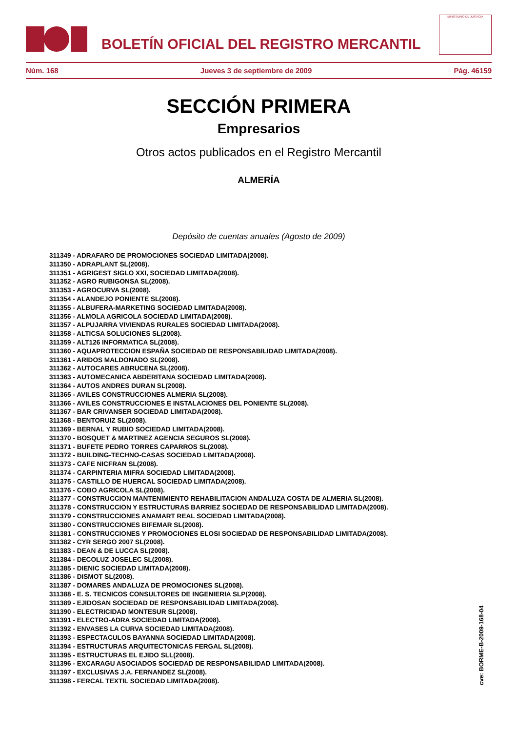BOLETÍN OFICIAL DEL REGISTRO MERCANTIL
MINISTERIO DE JUSTICIA
Núm. 168 Jueves 3 de septiembre de 2009 Pág. 46159
SECCIÓN PRIMERA
Empresarios
Otros actos publicados en el Registro Mercantil
ALMERÍA
Depósito de cuentas anuales (Agosto de 2009)
311349 - ADRAFARO DE PROMOCIONES SOCIEDAD LIMITADA(2008).
311350 - ADRAPLANT SL(2008).
311351 - AGRIGEST SIGLO XXI, SOCIEDAD LIMITADA(2008).
311352 - AGRO RUBIGONSA SL(2008).
311353 - AGROCURVA SL(2008).
311354 - ALANDEJO PONIENTE SL(2008).
311355 - ALBUFERA-MARKETING SOCIEDAD LIMITADA(2008).
311356 - ALMOLA AGRICOLA SOCIEDAD LIMITADA(2008).
311357 - ALPUJARRA VIVIENDAS RURALES SOCIEDAD LIMITADA(2008).
311358 - ALTICSA SOLUCIONES SL(2008).
311359 - ALT126 INFORMATICA SL(2008).
311360 - AQUAPROTECCION ESPAÑA SOCIEDAD DE RESPONSABILIDAD LIMITADA(2008).
311361 - ARIDOS MALDONADO SL(2008).
311362 - AUTOCARES ABRUCENA SL(2008).
311363 - AUTOMECANICA ABDERITANA SOCIEDAD LIMITADA(2008).
311364 - AUTOS ANDRES DURAN SL(2008).
311365 - AVILES CONSTRUCCIONES ALMERIA SL(2008).
311366 - AVILES CONSTRUCCIONES E INSTALACIONES DEL PONIENTE SL(2008).
311367 - BAR CRIVANSER SOCIEDAD LIMITADA(2008).
311368 - BENTORUIZ SL(2008).
311369 - BERNAL Y RUBIO SOCIEDAD LIMITADA(2008).
311370 - BOSQUET & MARTINEZ AGENCIA SEGUROS SL(2008).
311371 - BUFETE PEDRO TORRES CAPARROS SL(2008).
311372 - BUILDING-TECHNO-CASAS SOCIEDAD LIMITADA(2008).
311373 - CAFE NICFRAN SL(2008).
311374 - CARPINTERIA MIFRA SOCIEDAD LIMITADA(2008).
311375 - CASTILLO DE HUERCAL SOCIEDAD LIMITADA(2008).
311376 - COBO AGRICOLA SL(2008).
311377 - CONSTRUCCION MANTENIMIENTO REHABILITACION ANDALUZA COSTA DE ALMERIA SL(2008).
311378 - CONSTRUCCION Y ESTRUCTURAS BARRIEZ SOCIEDAD DE RESPONSABILIDAD LIMITADA(2008).
311379 - CONSTRUCCIONES ANAMART REAL SOCIEDAD LIMITADA(2008).
311380 - CONSTRUCCIONES BIFEMAR SL(2008).
311381 - CONSTRUCCIONES Y PROMOCIONES ELOSI SOCIEDAD DE RESPONSABILIDAD LIMITADA(2008).
311382 - CYR SERGO 2007 SL(2008).
311383 - DEAN & DE LUCCA SL(2008).
311384 - DECOLUZ JOSELEC SL(2008).
311385 - DIENIC SOCIEDAD LIMITADA(2008).
311386 - DISMOT SL(2008).
311387 - DOMARES ANDALUZA DE PROMOCIONES SL(2008).
311388 - E. S. TECNICOS CONSULTORES DE INGENIERIA SLP(2008).
311389 - EJIDOSAN SOCIEDAD DE RESPONSABILIDAD LIMITADA(2008).
311390 - ELECTRICIDAD MONTESUR SL(2008).
311391 - ELECTRO-ADRA SOCIEDAD LIMITADA(2008).
311392 - ENVASES LA CURVA SOCIEDAD LIMITADA(2008).
311393 - ESPECTACULOS BAYANNA SOCIEDAD LIMITADA(2008).
311394 - ESTRUCTURAS ARQUITECTONICAS FERGAL SL(2008).
311395 - ESTRUCTURAS EL EJIDO SLL(2008).
311396 - EXCARAGU ASOCIADOS SOCIEDAD DE RESPONSABILIDAD LIMITADA(2008).
311397 - EXCLUSIVAS J.A. FERNANDEZ SL(2008).
311398 - FERCAL TEXTIL SOCIEDAD LIMITADA(2008).
cve: BORME-B-2009-168-04